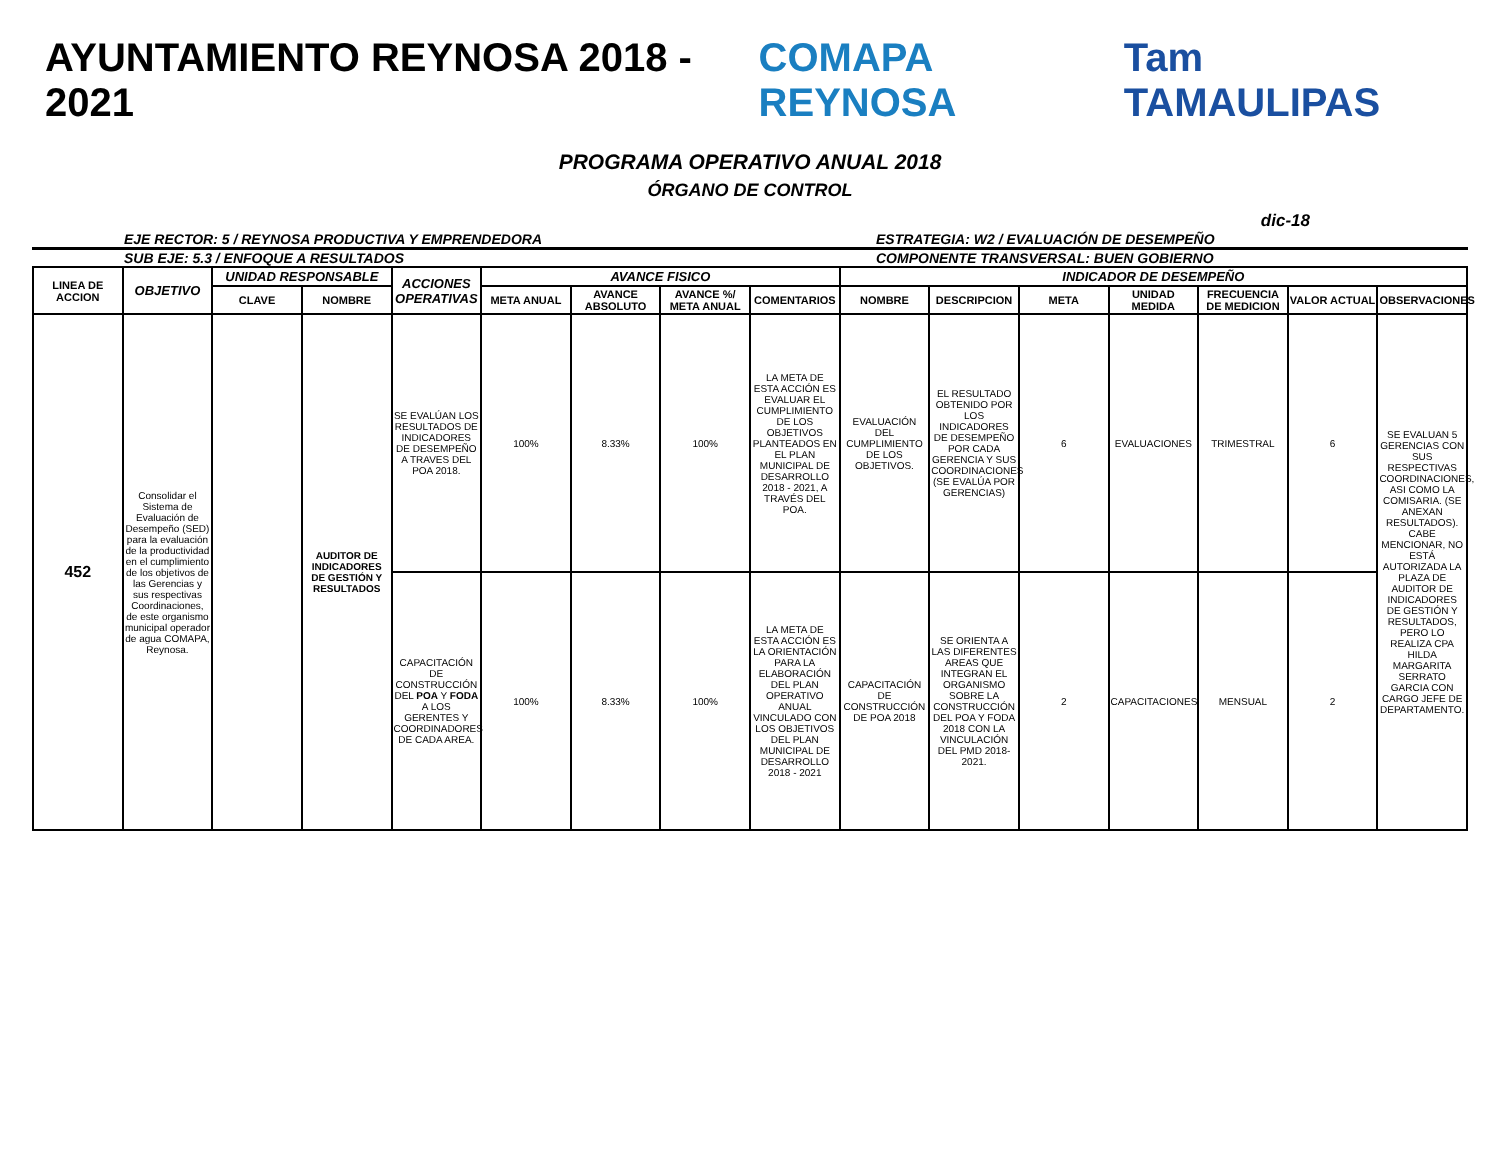AYUNTAMIENTO REYNOSA 2018 - 2021
COMAPA REYNOSA Tam TAMAULIPAS
PROGRAMA OPERATIVO ANUAL 2018
ÓRGANO DE CONTROL
dic-18
EJE RECTOR: 5 / REYNOSA PRODUCTIVA Y EMPRENDEDORA
ESTRATEGIA: W2 / EVALUACIÓN DE DESEMPEÑO
SUB EJE: 5.3 / ENFOQUE A RESULTADOS
COMPONENTE TRANSVERSAL: BUEN GOBIERNO
| LINEA DE ACCION | OBJETIVO | UNIDAD RESPONSABLE | | ACCIONES OPERATIVAS | AVANCE FISICO | | | | INDICADOR DE DESEMPEÑO | | | | | | |
| --- | --- | --- | --- | --- | --- | --- | --- | --- | --- | --- | --- | --- | --- | --- | --- |
| | | CLAVE | NOMBRE | | META ANUAL | AVANCE ABSOLUTO | AVANCE %/ META ANUAL | COMENTARIOS | NOMBRE | DESCRIPCION | META | UNIDAD MEDIDA | FRECUENCIA DE MEDICION | VALOR ACTUAL | OBSERVACIONES |
| 452 | Consolidar el Sistema de Evaluación de Desempeño (SED) para la evaluación de la productividad en el cumplimiento de los objetivos de las Gerencias y sus respectivas Coordinaciones, de este organismo municipal operador de agua COMAPA, Reynosa. | | AUDITOR DE INDICADORES DE GESTIÓN Y RESULTADOS | SE EVALÚAN LOS RESULTADOS DE INDICADORES DE DESEMPEÑO A TRAVES DEL POA 2018. | 100% | 8.33% | 100% | LA META DE ESTA ACCIÓN ES EVALUAR EL CUMPLIMIENTO DE LOS OBJETIVOS PLANTEADOS EN EL PLAN MUNICIPAL DE DESARROLLO 2018 - 2021, A TRAVÉS DEL POA. | EVALUACIÓN DEL CUMPLIMIENTO DE LOS OBJETIVOS. | EL RESULTADO OBTENIDO POR LOS INDICADORES DE DESEMPEÑO POR CADA GERENCIA Y SUS COORDINACIONES (SE EVALÚA POR GERENCIAS) | 6 | EVALUACIONES | TRIMESTRAL | 6 | SE EVALUAN 5 GERENCIAS CON SUS RESPECTIVAS COORDINACIONES, ASI COMO LA COMISARIA. (SE ANEXAN RESULTADOS). CABE MENCIONAR, NO ESTÁ AUTORIZADA LA PLAZA DE AUDITOR DE INDICADORES DE GESTIÓN Y RESULTADOS, PERO LO REALIZA CPA HILDA MARGARITA SERRATO GARCIA CON CARGO JEFE DE DEPARTAMENTO. |
| | | | | CAPACITACIÓN DE CONSTRUCCIÓN DEL POA Y FODA A LOS GERENTES Y COORDINADORES DE CADA AREA. | 100% | 8.33% | 100% | LA META DE ESTA ACCIÓN ES LA ORIENTACIÓN PARA LA ELABORACIÓN DEL PLAN OPERATIVO ANUAL VINCULADO CON LOS OBJETIVOS DEL PLAN MUNICIPAL DE DESARROLLO 2018 - 2021 | CAPACITACIÓN DE CONSTRUCCIÓN DE POA 2018 | SE ORIENTA A LAS DIFERENTES AREAS QUE INTEGRAN EL ORGANISMO SOBRE LA CONSTRUCCIÓN DEL POA Y FODA 2018 CON LA VINCULACIÓN DEL PMD 2018-2021. | 2 | CAPACITACIONES | MENSUAL | 2 | |